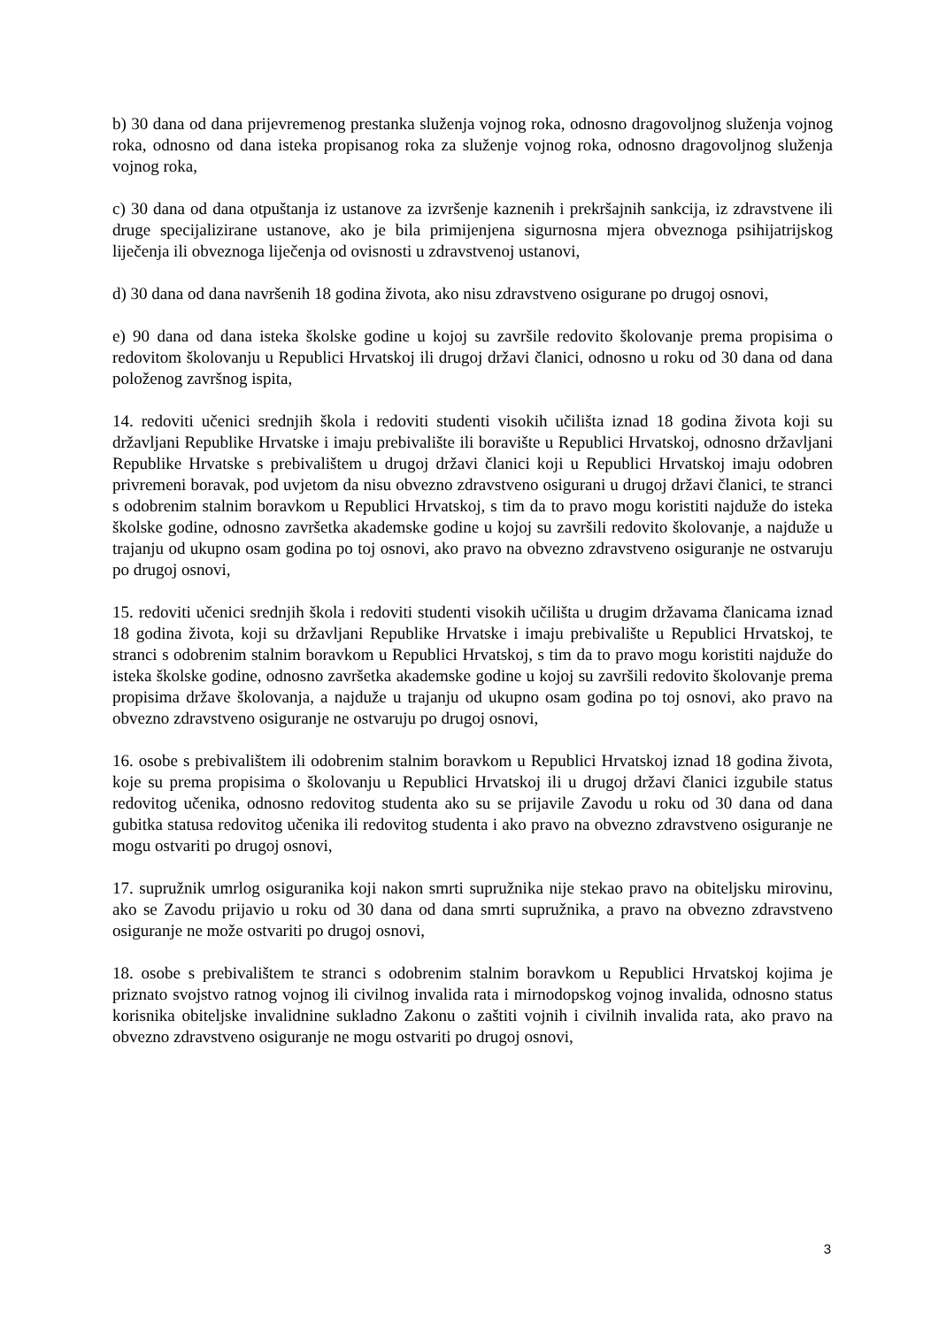b) 30 dana od dana prijevremenog prestanka služenja vojnog roka, odnosno dragovoljnog služenja vojnog roka, odnosno od dana isteka propisanog roka za služenje vojnog roka, odnosno dragovoljnog služenja vojnog roka,
c) 30 dana od dana otpuštanja iz ustanove za izvršenje kaznenih i prekršajnih sankcija, iz zdravstvene ili druge specijalizirane ustanove, ako je bila primijenjena sigurnosna mjera obveznoga psihijatrijskog liječenja ili obveznoga liječenja od ovisnosti u zdravstvenoj ustanovi,
d) 30 dana od dana navršenih 18 godina života, ako nisu zdravstveno osigurane po drugoj osnovi,
e) 90 dana od dana isteka školske godine u kojoj su završile redovito školovanje prema propisima o redovitom školovanju u Republici Hrvatskoj ili drugoj državi članici, odnosno u roku od 30 dana od dana položenog završnog ispita,
14. redoviti učenici srednjih škola i redoviti studenti visokih učilišta iznad 18 godina života koji su državljani Republike Hrvatske i imaju prebivalište ili boravište u Republici Hrvatskoj, odnosno državljani Republike Hrvatske s prebivalištem u drugoj državi članici koji u Republici Hrvatskoj imaju odobren privremeni boravak, pod uvjetom da nisu obvezno zdravstveno osigurani u drugoj državi članici, te stranci s odobrenim stalnim boravkom u Republici Hrvatskoj, s tim da to pravo mogu koristiti najduže do isteka školske godine, odnosno završetka akademske godine u kojoj su završili redovito školovanje, a najduže u trajanju od ukupno osam godina po toj osnovi, ako pravo na obvezno zdravstveno osiguranje ne ostvaruju po drugoj osnovi,
15. redoviti učenici srednjih škola i redoviti studenti visokih učilišta u drugim državama članicama iznad 18 godina života, koji su državljani Republike Hrvatske i imaju prebivalište u Republici Hrvatskoj, te stranci s odobrenim stalnim boravkom u Republici Hrvatskoj, s tim da to pravo mogu koristiti najduže do isteka školske godine, odnosno završetka akademske godine u kojoj su završili redovito školovanje prema propisima države školovanja, a najduže u trajanju od ukupno osam godina po toj osnovi, ako pravo na obvezno zdravstveno osiguranje ne ostvaruju po drugoj osnovi,
16. osobe s prebivalištem ili odobrenim stalnim boravkom u Republici Hrvatskoj iznad 18 godina života, koje su prema propisima o školovanju u Republici Hrvatskoj ili u drugoj državi članici izgubile status redovitog učenika, odnosno redovitog studenta ako su se prijavile Zavodu u roku od 30 dana od dana gubitka statusa redovitog učenika ili redovitog studenta i ako pravo na obvezno zdravstveno osiguranje ne mogu ostvariti po drugoj osnovi,
17. supružnik umrlog osiguranika koji nakon smrti supružnika nije stekao pravo na obiteljsku mirovinu, ako se Zavodu prijavio u roku od 30 dana od dana smrti supružnika, a pravo na obvezno zdravstveno osiguranje ne može ostvariti po drugoj osnovi,
18. osobe s prebivalištem te stranci s odobrenim stalnim boravkom u Republici Hrvatskoj kojima je priznato svojstvo ratnog vojnog ili civilnog invalida rata i mirnodopskog vojnog invalida, odnosno status korisnika obiteljske invalidnine sukladno Zakonu o zaštiti vojnih i civilnih invalida rata, ako pravo na obvezno zdravstveno osiguranje ne mogu ostvariti po drugoj osnovi,
3